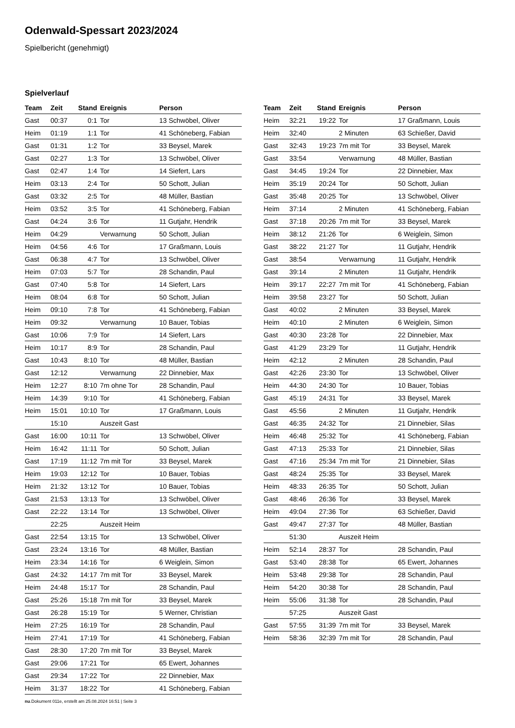Odenwald-Spessart 2023/2024
Spielbericht (genehmigt)
Spielverlauf
| Team | Zeit | Stand | Ereignis | Person |
| --- | --- | --- | --- | --- |
| Gast | 00:37 | 0:1 | Tor | 13 Schwöbel, Oliver |
| Heim | 01:19 | 1:1 | Tor | 41 Schöneberg, Fabian |
| Gast | 01:31 | 1:2 | Tor | 33 Beysel, Marek |
| Gast | 02:27 | 1:3 | Tor | 13 Schwöbel, Oliver |
| Gast | 02:47 | 1:4 | Tor | 14 Siefert, Lars |
| Heim | 03:13 | 2:4 | Tor | 50 Schott, Julian |
| Gast | 03:32 | 2:5 | Tor | 48 Müller, Bastian |
| Heim | 03:52 | 3:5 | Tor | 41 Schöneberg, Fabian |
| Gast | 04:24 | 3:6 | Tor | 11 Gutjahr, Hendrik |
| Heim | 04:29 | | Verwarnung | 50 Schott, Julian |
| Heim | 04:56 | 4:6 | Tor | 17 Graßmann, Louis |
| Gast | 06:38 | 4:7 | Tor | 13 Schwöbel, Oliver |
| Heim | 07:03 | 5:7 | Tor | 28 Schandin, Paul |
| Gast | 07:40 | 5:8 | Tor | 14 Siefert, Lars |
| Heim | 08:04 | 6:8 | Tor | 50 Schott, Julian |
| Heim | 09:10 | 7:8 | Tor | 41 Schöneberg, Fabian |
| Heim | 09:32 | | Verwarnung | 10 Bauer, Tobias |
| Gast | 10:06 | 7:9 | Tor | 14 Siefert, Lars |
| Heim | 10:17 | 8:9 | Tor | 28 Schandin, Paul |
| Gast | 10:43 | 8:10 | Tor | 48 Müller, Bastian |
| Gast | 12:12 | | Verwarnung | 22 Dinnebier, Max |
| Heim | 12:27 | 8:10 | 7m ohne Tor | 28 Schandin, Paul |
| Heim | 14:39 | 9:10 | Tor | 41 Schöneberg, Fabian |
| Heim | 15:01 | 10:10 | Tor | 17 Graßmann, Louis |
| | 15:10 | | Auszeit Gast | |
| Gast | 16:00 | 10:11 | Tor | 13 Schwöbel, Oliver |
| Heim | 16:42 | 11:11 | Tor | 50 Schott, Julian |
| Gast | 17:19 | 11:12 | 7m mit Tor | 33 Beysel, Marek |
| Heim | 19:03 | 12:12 | Tor | 10 Bauer, Tobias |
| Heim | 21:32 | 13:12 | Tor | 10 Bauer, Tobias |
| Gast | 21:53 | 13:13 | Tor | 13 Schwöbel, Oliver |
| Gast | 22:22 | 13:14 | Tor | 13 Schwöbel, Oliver |
| | 22:25 | | Auszeit Heim | |
| Gast | 22:54 | 13:15 | Tor | 13 Schwöbel, Oliver |
| Gast | 23:24 | 13:16 | Tor | 48 Müller, Bastian |
| Heim | 23:34 | 14:16 | Tor | 6 Weiglein, Simon |
| Gast | 24:32 | 14:17 | 7m mit Tor | 33 Beysel, Marek |
| Heim | 24:48 | 15:17 | Tor | 28 Schandin, Paul |
| Gast | 25:26 | 15:18 | 7m mit Tor | 33 Beysel, Marek |
| Gast | 26:28 | 15:19 | Tor | 5 Werner, Christian |
| Heim | 27:25 | 16:19 | Tor | 28 Schandin, Paul |
| Heim | 27:41 | 17:19 | Tor | 41 Schöneberg, Fabian |
| Gast | 28:30 | 17:20 | 7m mit Tor | 33 Beysel, Marek |
| Gast | 29:06 | 17:21 | Tor | 65 Ewert, Johannes |
| Gast | 29:34 | 17:22 | Tor | 22 Dinnebier, Max |
| Heim | 31:37 | 18:22 | Tor | 41 Schöneberg, Fabian |
| Team | Zeit | Stand | Ereignis | Person |
| --- | --- | --- | --- | --- |
| Heim | 32:21 | 19:22 | Tor | 17 Graßmann, Louis |
| Heim | 32:40 | | 2 Minuten | 63 Schießer, David |
| Gast | 32:43 | 19:23 | 7m mit Tor | 33 Beysel, Marek |
| Gast | 33:54 | | Verwarnung | 48 Müller, Bastian |
| Gast | 34:45 | 19:24 | Tor | 22 Dinnebier, Max |
| Heim | 35:19 | 20:24 | Tor | 50 Schott, Julian |
| Gast | 35:48 | 20:25 | Tor | 13 Schwöbel, Oliver |
| Heim | 37:14 | | 2 Minuten | 41 Schöneberg, Fabian |
| Gast | 37:18 | 20:26 | 7m mit Tor | 33 Beysel, Marek |
| Heim | 38:12 | 21:26 | Tor | 6 Weiglein, Simon |
| Gast | 38:22 | 21:27 | Tor | 11 Gutjahr, Hendrik |
| Gast | 38:54 | | Verwarnung | 11 Gutjahr, Hendrik |
| Gast | 39:14 | | 2 Minuten | 11 Gutjahr, Hendrik |
| Heim | 39:17 | 22:27 | 7m mit Tor | 41 Schöneberg, Fabian |
| Heim | 39:58 | 23:27 | Tor | 50 Schott, Julian |
| Gast | 40:02 | | 2 Minuten | 33 Beysel, Marek |
| Heim | 40:10 | | 2 Minuten | 6 Weiglein, Simon |
| Gast | 40:30 | 23:28 | Tor | 22 Dinnebier, Max |
| Gast | 41:29 | 23:29 | Tor | 11 Gutjahr, Hendrik |
| Heim | 42:12 | | 2 Minuten | 28 Schandin, Paul |
| Gast | 42:26 | 23:30 | Tor | 13 Schwöbel, Oliver |
| Heim | 44:30 | 24:30 | Tor | 10 Bauer, Tobias |
| Gast | 45:19 | 24:31 | Tor | 33 Beysel, Marek |
| Gast | 45:56 | | 2 Minuten | 11 Gutjahr, Hendrik |
| Gast | 46:35 | 24:32 | Tor | 21 Dinnebier, Silas |
| Heim | 46:48 | 25:32 | Tor | 41 Schöneberg, Fabian |
| Gast | 47:13 | 25:33 | Tor | 21 Dinnebier, Silas |
| Gast | 47:16 | 25:34 | 7m mit Tor | 21 Dinnebier, Silas |
| Gast | 48:24 | 25:35 | Tor | 33 Beysel, Marek |
| Heim | 48:33 | 26:35 | Tor | 50 Schott, Julian |
| Gast | 48:46 | 26:36 | Tor | 33 Beysel, Marek |
| Heim | 49:04 | 27:36 | Tor | 63 Schießer, David |
| Gast | 49:47 | 27:37 | Tor | 48 Müller, Bastian |
| | 51:30 | | Auszeit Heim | |
| Heim | 52:14 | 28:37 | Tor | 28 Schandin, Paul |
| Gast | 53:40 | 28:38 | Tor | 65 Ewert, Johannes |
| Heim | 53:48 | 29:38 | Tor | 28 Schandin, Paul |
| Heim | 54:20 | 30:38 | Tor | 28 Schandin, Paul |
| Heim | 55:06 | 31:38 | Tor | 28 Schandin, Paul |
| | 57:25 | | Auszeit Gast | |
| Gast | 57:55 | 31:39 | 7m mit Tor | 33 Beysel, Marek |
| Heim | 58:36 | 32:39 | 7m mit Tor | 28 Schandin, Paul |
nu.Dokument 011e, erstellt am 25.08.2024 16:51 | Seite 3